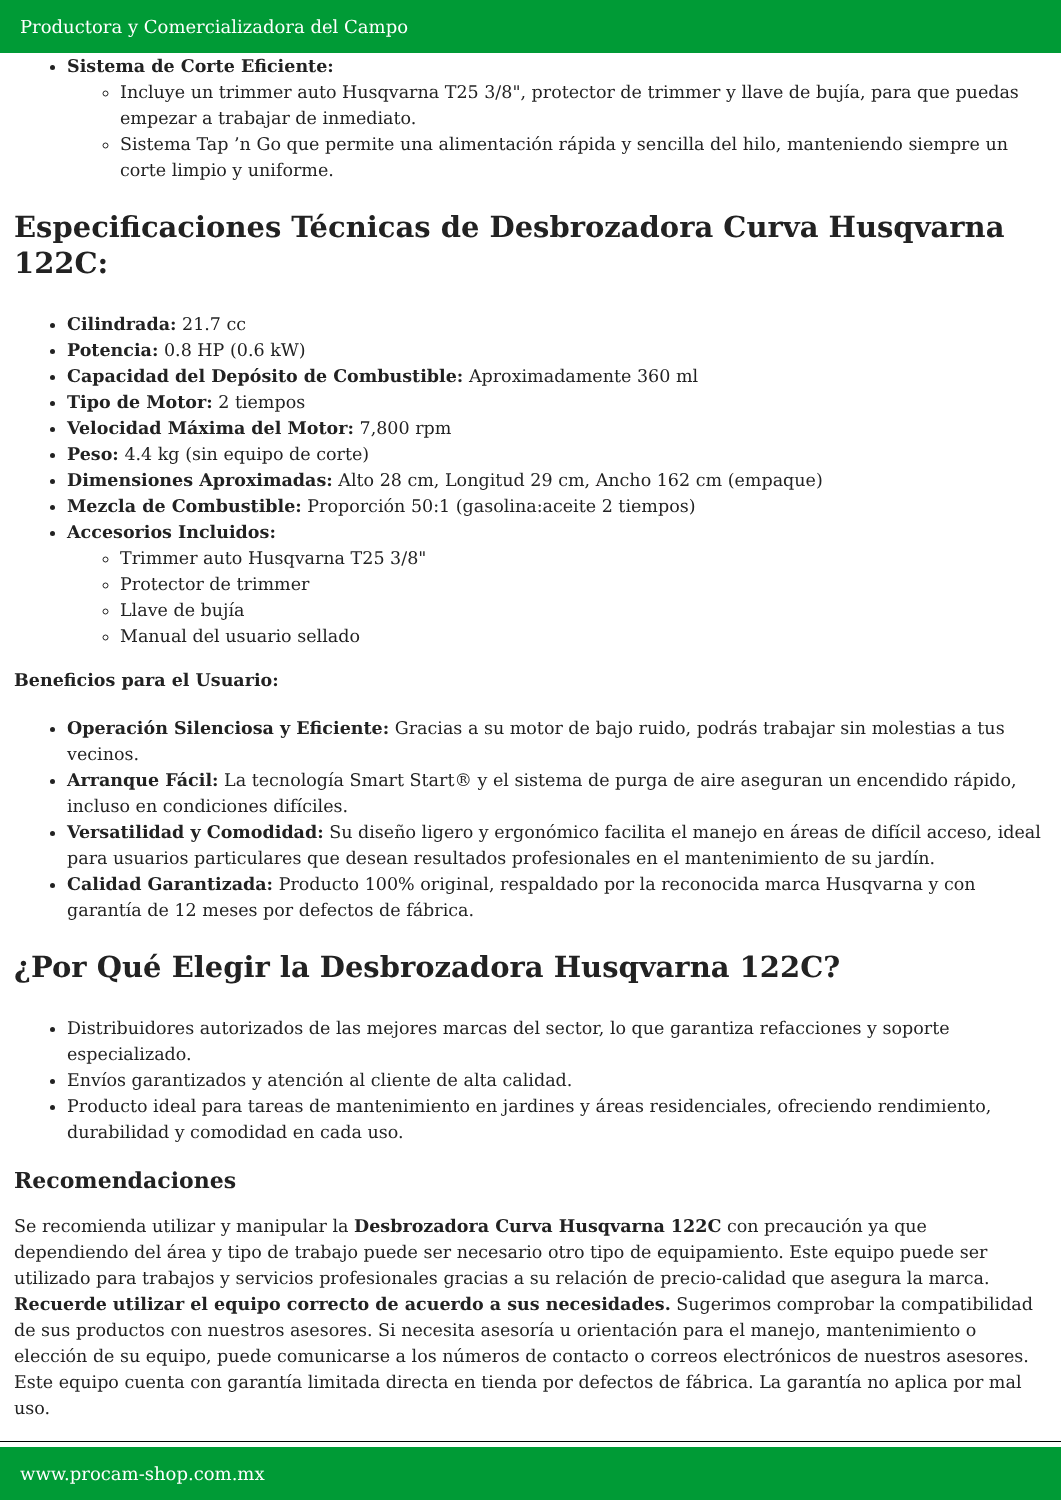Productora y Comercializadora del Campo
Sistema de Corte Eficiente:
Incluye un trimmer auto Husqvarna T25 3/8", protector de trimmer y llave de bujía, para que puedas empezar a trabajar de inmediato.
Sistema Tap ’n Go que permite una alimentación rápida y sencilla del hilo, manteniendo siempre un corte limpio y uniforme.
Especificaciones Técnicas de Desbrozadora Curva Husqvarna 122C:
Cilindrada: 21.7 cc
Potencia: 0.8 HP (0.6 kW)
Capacidad del Depósito de Combustible: Aproximadamente 360 ml
Tipo de Motor: 2 tiempos
Velocidad Máxima del Motor: 7,800 rpm
Peso: 4.4 kg (sin equipo de corte)
Dimensiones Aproximadas: Alto 28 cm, Longitud 29 cm, Ancho 162 cm (empaque)
Mezcla de Combustible: Proporción 50:1 (gasolina:aceite 2 tiempos)
Accesorios Incluidos:
Trimmer auto Husqvarna T25 3/8"
Protector de trimmer
Llave de bujía
Manual del usuario sellado
Beneficios para el Usuario:
Operación Silenciosa y Eficiente: Gracias a su motor de bajo ruido, podrás trabajar sin molestias a tus vecinos.
Arranque Fácil: La tecnología Smart Start® y el sistema de purga de aire aseguran un encendido rápido, incluso en condiciones difíciles.
Versatilidad y Comodidad: Su diseño ligero y ergonómico facilita el manejo en áreas de difícil acceso, ideal para usuarios particulares que desean resultados profesionales en el mantenimiento de su jardín.
Calidad Garantizada: Producto 100% original, respaldado por la reconocida marca Husqvarna y con garantía de 12 meses por defectos de fábrica.
¿Por Qué Elegir la Desbrozadora Husqvarna 122C?
Distribuidores autorizados de las mejores marcas del sector, lo que garantiza refacciones y soporte especializado.
Envíos garantizados y atención al cliente de alta calidad.
Producto ideal para tareas de mantenimiento en jardines y áreas residenciales, ofreciendo rendimiento, durabilidad y comodidad en cada uso.
Recomendaciones
Se recomienda utilizar y manipular la Desbrozadora Curva Husqvarna 122C con precaución ya que dependiendo del área y tipo de trabajo puede ser necesario otro tipo de equipamiento. Este equipo puede ser utilizado para trabajos y servicios profesionales gracias a su relación de precio-calidad que asegura la marca. Recuerde utilizar el equipo correcto de acuerdo a sus necesidades. Sugerimos comprobar la compatibilidad de sus productos con nuestros asesores. Si necesita asesoría u orientación para el manejo, mantenimiento o elección de su equipo, puede comunicarse a los números de contacto o correos electrónicos de nuestros asesores. Este equipo cuenta con garantía limitada directa en tienda por defectos de fábrica. La garantía no aplica por mal uso.
www.procam-shop.com.mx